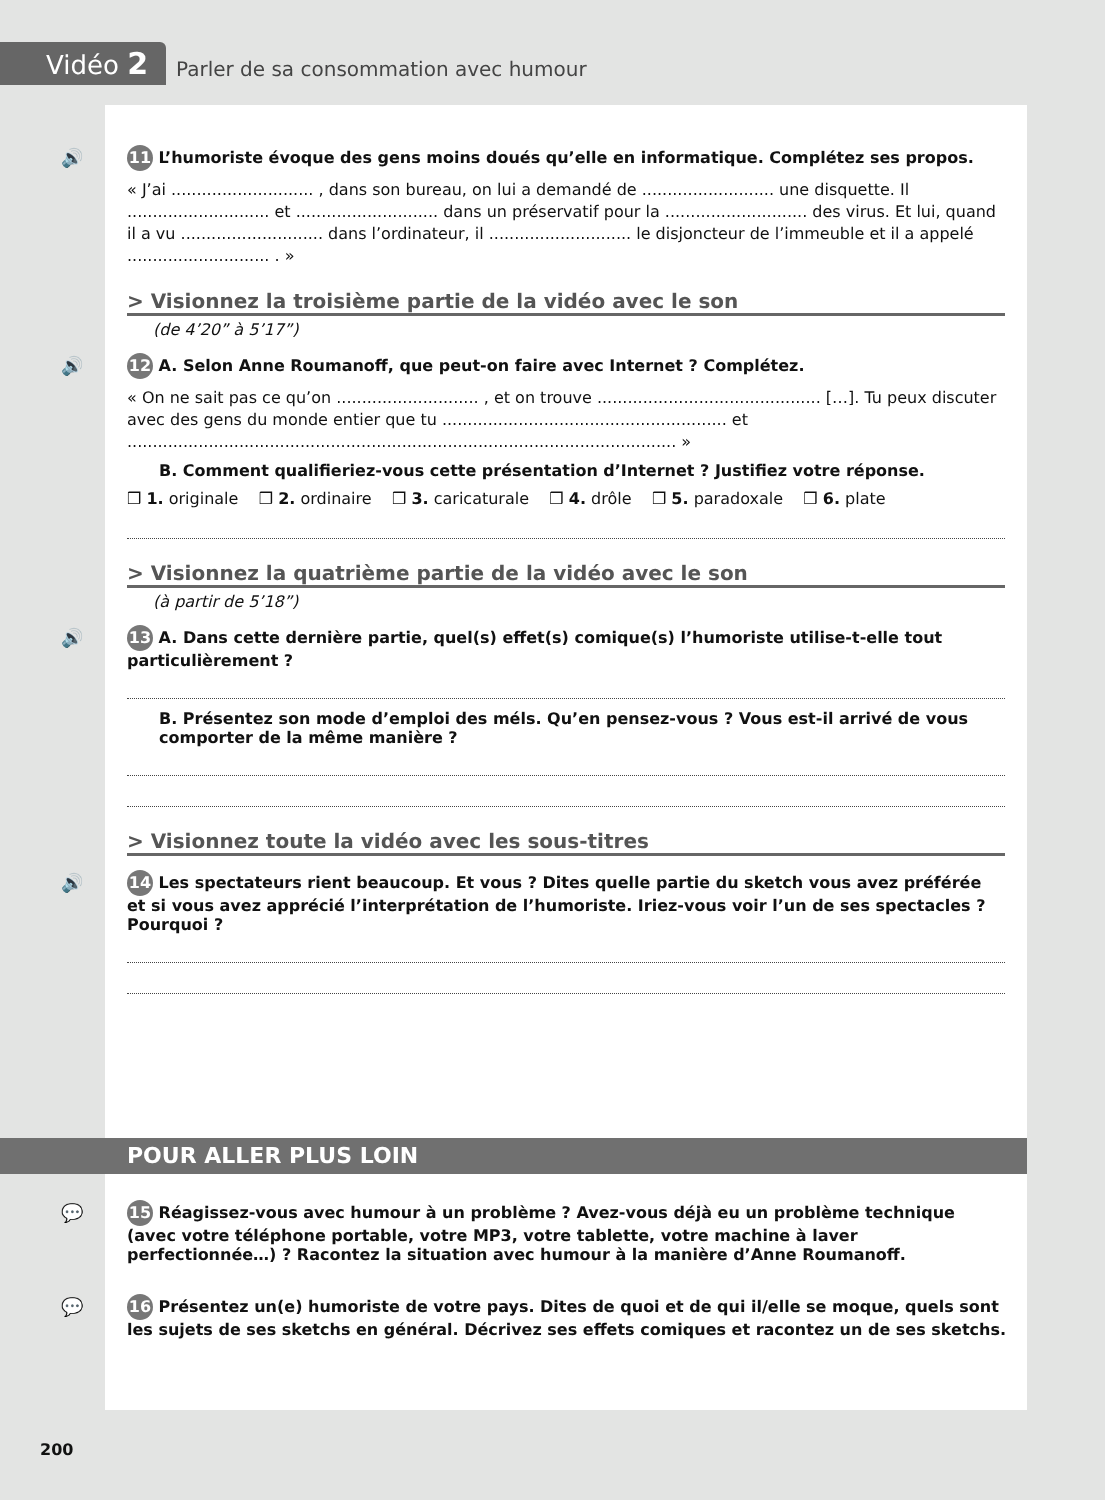Vidéo 2
Parler de sa consommation avec humour
🔊 11 L’humoriste évoque des gens moins doués qu’elle en informatique. Complétez ses propos.
« J’ai ............................ , dans son bureau, on lui a demandé de .......................... une disquette. Il ............................ et ............................ dans un préservatif pour la ............................ des virus. Et lui, quand il a vu ............................ dans l’ordinateur, il ............................ le disjoncteur de l’immeuble et il a appelé ............................ . »
> Visionnez la troisième partie de la vidéo avec le son
(de 4’20” à 5’17”)
🔊 12 A. Selon Anne Roumanoff, que peut-on faire avec Internet ? Complétez.
« On ne sait pas ce qu’on ............................ , et on trouve ............................................ […]. Tu peux discuter avec des gens du monde entier que tu ........................................................ et ............................................................................................................ »
B. Comment qualifieriez-vous cette présentation d’Internet ? Justifiez votre réponse.
❒ 1. originale ❒ 2. ordinaire ❒ 3. caricaturale ❒ 4. drôle ❒ 5. paradoxale ❒ 6. plate
> Visionnez la quatrième partie de la vidéo avec le son
(à partir de 5’18”)
🔊 13 A. Dans cette dernière partie, quel(s) effet(s) comique(s) l’humoriste utilise-t-elle tout particulièrement ?
B. Présentez son mode d’emploi des méls. Qu’en pensez-vous ? Vous est-il arrivé de vous comporter de la même manière ?
> Visionnez toute la vidéo avec les sous-titres
🔊 14 Les spectateurs rient beaucoup. Et vous ? Dites quelle partie du sketch vous avez préférée et si vous avez apprécié l’interprétation de l’humoriste. Iriez-vous voir l’un de ses spectacles ? Pourquoi ?
POUR ALLER PLUS LOIN
💬 15 Réagissez-vous avec humour à un problème ? Avez-vous déjà eu un problème technique (avec votre téléphone portable, votre MP3, votre tablette, votre machine à laver perfectionnée…) ? Racontez la situation avec humour à la manière d’Anne Roumanoff.
💬 16 Présentez un(e) humoriste de votre pays. Dites de quoi et de qui il/elle se moque, quels sont les sujets de ses sketchs en général. Décrivez ses effets comiques et racontez un de ses sketchs.
200